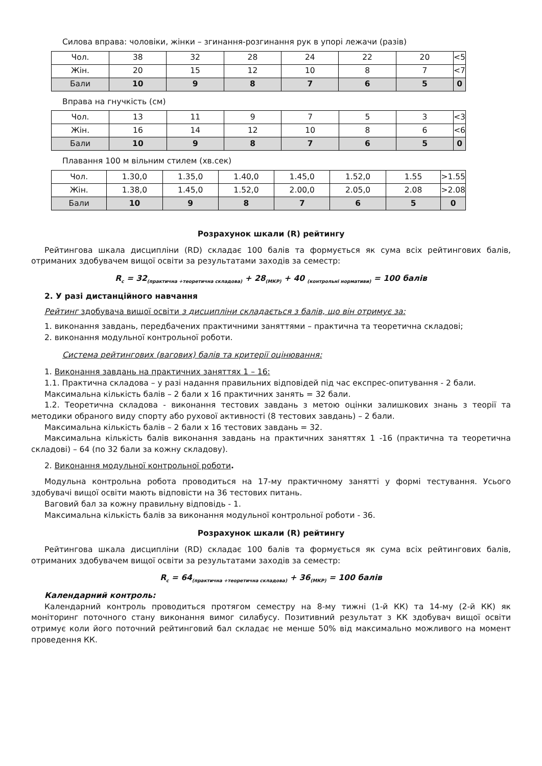Силова вправа: чоловіки, жінки – згинання-розгинання рук в упорі лежачи (разів)
| Чол. | 38 | 32 | 28 | 24 | 22 | 20 | <5 |
| Жін. | 20 | 15 | 12 | 10 | 8 | 7 | <7 |
| Бали | 10 | 9 | 8 | 7 | 6 | 5 | 0 |
Вправа на гнучкість (см)
| Чол. | 13 | 11 | 9 | 7 | 5 | 3 | <3 |
| Жін. | 16 | 14 | 12 | 10 | 8 | 6 | <6 |
| Бали | 10 | 9 | 8 | 7 | 6 | 5 | 0 |
Плавання 100 м вільним стилем (хв.сек)
| Чол. | 1.30,0 | 1.35,0 | 1.40,0 | 1.45,0 | 1.52,0 | 1.55 | >1.55 |
| Жін. | 1.38,0 | 1.45,0 | 1.52,0 | 2.00,0 | 2.05,0 | 2.08 | >2.08 |
| Бали | 10 | 9 | 8 | 7 | 6 | 5 | 0 |
Розрахунок шкали (R) рейтингу
Рейтингова шкала дисципліни (RD) складає 100 балів та формується як сума всіх рейтингових балів, отриманих здобувачем вищої освіти за результатами заходів за семестр:
R<sub>c</sub> = 32<sub>(практична +теоретична складова)</sub> + 28<sub>(МКР)</sub> + 40 <sub>(контрольні нормативи)</sub> = 100 балів
2. У разі дистанційного навчання
Рейтинг здобувача вищої освіти з дисципліни складається з балів, що він отримує за:
1. виконання завдань, передбачених практичними заняттями – практична та теоретична складові;
2. виконання модульної контрольної роботи.
Система рейтингових (вагових) балів та критерії оцінювання:
1. Виконання завдань на практичних заняттях 1 – 16:
1.1. Практична складова – у разі надання правильних відповідей під час експрес-опитування - 2 бали.
Максимальна кількість балів – 2 бали х 16 практичних занять = 32 бали.
1.2. Теоретична складова - виконання тестових завдань з метою оцінки залишкових знань з теорії та методики обраного виду спорту або рухової активності (8 тестових завдань) – 2 бали.
Максимальна кількість балів – 2 бали х 16 тестових завдань = 32.
Максимальна кількість балів виконання завдань на практичних заняттях 1 -16 (практична та теоретична складові) – 64 (по 32 бали за кожну складову).
2. Виконання модульної контрольної роботи.
Модульна контрольна робота проводиться на 17-му практичному занятті у формі тестування. Усього здобувачі вищої освіти мають відповісти на 36 тестових питань.
Ваговий бал за кожну правильну відповідь - 1.
Максимальна кількість балів за виконання модульної контрольної роботи - 36.
Розрахунок шкали (R) рейтингу
Рейтингова шкала дисципліни (RD) складає 100 балів та формується як сума всіх рейтингових балів, отриманих здобувачем вищої освіти за результатами заходів за семестр:
R<sub>c</sub> = 64<sub>(практична +теоретична складова)</sub> + 36<sub>(МКР)</sub> = 100 балів
Календарний контроль:
Календарний контроль проводиться протягом семестру на 8-му тижні (1-й КК) та 14-му (2-й КК) як моніторинг поточного стану виконання вимог силабусу. Позитивний результат з КК здобувач вищої освіти отримує коли його поточний рейтинговий бал складає не менше 50% від максимально можливого на момент проведення КК.